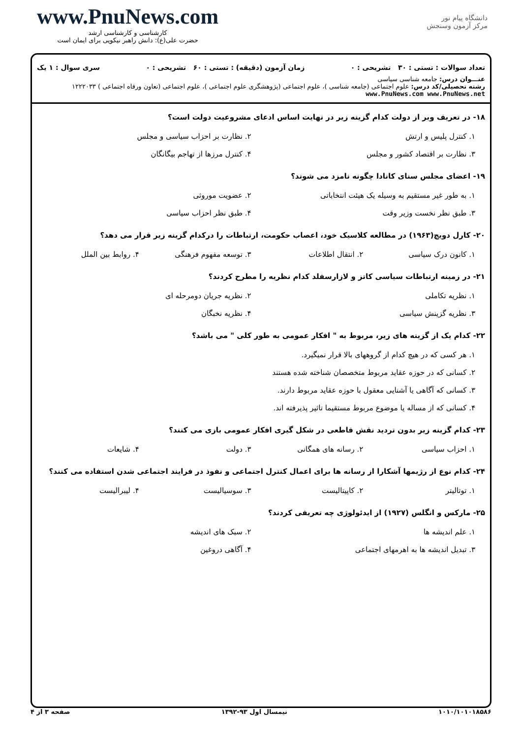www.PnuNews.com
کارشناسی و کارشناسی ارشد
حضرت علی(ع): دانش راهبر نیکویی برای ایمان است
دانشگاه پیام نور
مرکز آزمون وسنجش
تعداد سوالات : تستی : ۳۰ تشریحی : ۰ زمان آزمون (دقیقه) : تستی : ۶۰ تشریحی : ۰ سری سوال : ۱ یک
عنـــوان درس: جامعه شناسی سیاسی
رشته تحصیلی/کد درس: علوم اجتماعی (جامعه شناسی )، علوم اجتماعی (پژوهشگری علوم اجتماعی )، علوم اجتماعی (تعاون ورفاه اجتماعی ) ۱۲۲۲۰۳۳ www.PnuNews.com www.PnuNews.net
۱۸- در تعریف وبر از دولت کدام گزینه زیر در نهایت اساس ادعای مشروعیت دولت است؟
۱. کنترل پلیس و ارتش
۲. نظارت بر احزاب سیاسی و مجلس
۳. نظارت بر اقتصاد کشور و مجلس
۴. کنترل مرزها از تهاجم بیگانگان
۱۹- اعضای مجلس سنای کانادا چگونه نامزد می شوند؟
۱. به طور غیر مستقیم به وسیله یک هیئت انتخاباتی
۲. عضویت موروثی
۳. طبق نظر نخست وزیر وقت
۴. طبق نظر احزاب سیاسی
۲۰- کارل دویچ(۱۹۶۳) در مطالعه کلاسیک خود، اعصاب حکومت، ارتباطات را درکدام گزینه زیر قرار می دهد؟
۱. کانون درک سیاسی
۲. انتقال اطلاعات
۳. توسعه مفهوم فرهنگی
۴. روابط بین الملل
۲۱- در زمینه ارتباطات سیاسی کاتز و لازارسفلد کدام نظریه را مطرح کردند؟
۱. نظریه تکاملی
۲. نظریه جریان دومرحله ای
۳. نظریه گزینش سیاسی
۴. نظریه نخبگان
۲۲- کدام یک از گزینه های زیر، مربوط به " افکار عمومی به طور کلی " می باشد؟
۱. هر کسی که در هیچ کدام از گروههای بالا قرار نمیگیرد.
۲. کسانی که در حوزه عقاید مربوط متخصصان شناخته شده هستند
۳. کسانی که آگاهی یا آشنایی معقول با حوزه عقاید مربوط دارند.
۴. کسانی که از مساله یا موضوع مربوط مستقیما تاثیر پذیرفته اند.
۲۳- کدام گزینه زیر بدون تردید نقش قاطعی در شکل گیری افکار عمومی بازی می کنند؟
۱. احزاب سیاسی
۲. رسانه های همگانی
۳. دولت
۴. شایعات
۲۴- کدام نوع از رژیمها آشکارا از رسانه ها برای اعمال کنترل اجتماعی و نفوذ در فرایند اجتماعی شدن استفاده می کنند؟
۱. توتالیتر
۲. کاپیتالیست
۳. سوسیالیست
۴. لیبرالیست
۲۵- مارکس و انگلس (۱۹۲۷) از ایدئولوژی چه تعریفی کردند؟
۱. علم اندیشه ها
۲. سبک های اندیشه
۳. تبدیل اندیشه ها به اهرمهای اجتماعی
۴. آگاهی دروغین
۱۰۱۰/۱۰۱۰۱۸۵۸۶ نیمسال اول ۹۳-۱۳۹۲ صفحه ۳ از ۴